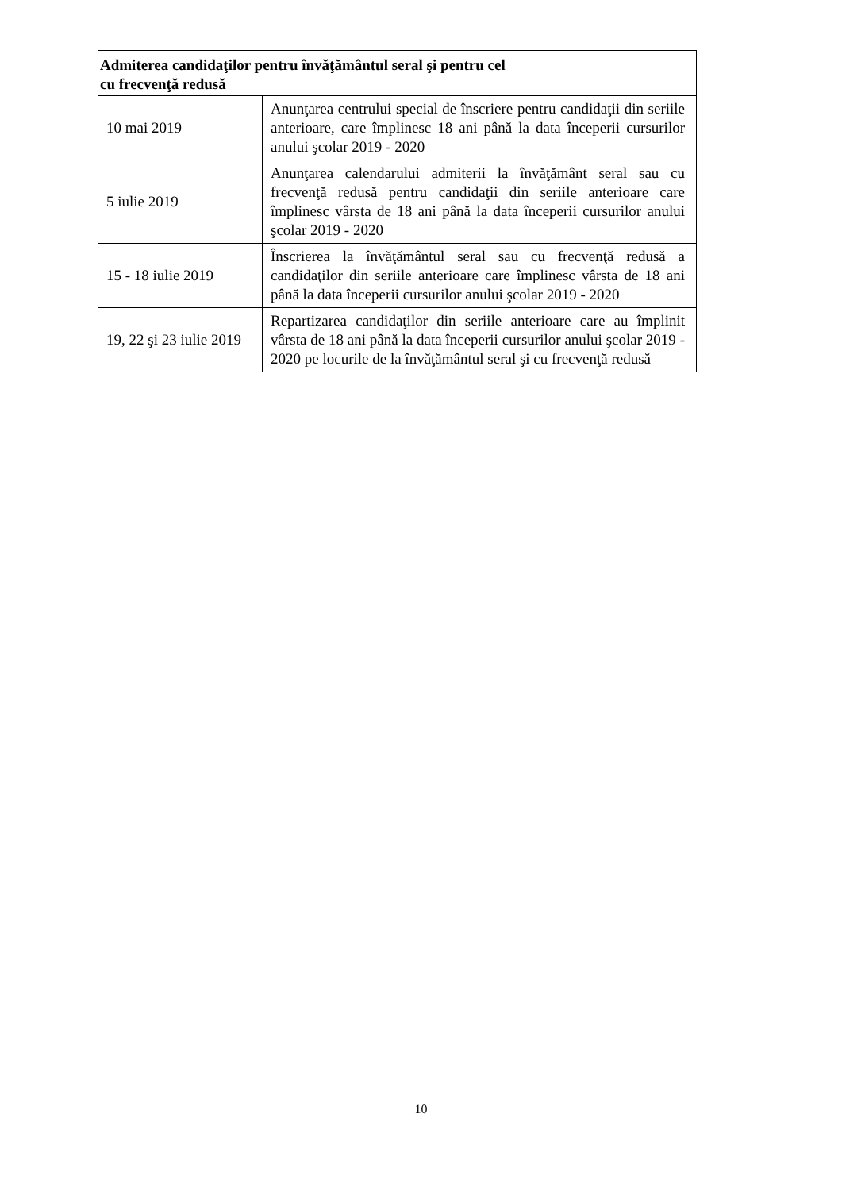| Admiterea candidaţilor pentru învăţământul seral şi pentru cel cu frecvenţă redusă | |
| --- | --- |
| 10 mai 2019 | Anunţarea centrului special de înscriere pentru candidaţii din seriile anterioare, care împlinesc 18 ani până la data începerii cursurilor anului şcolar 2019 - 2020 |
| 5 iulie 2019 | Anunţarea calendarului admiterii la învăţământ seral sau cu frecvenţă redusă pentru candidaţii din seriile anterioare care împlinesc vârsta de 18 ani până la data începerii cursurilor anului şcolar 2019 - 2020 |
| 15 - 18 iulie 2019 | Înscrierea la învăţământul seral sau cu frecvenţă redusă a candidaţilor din seriile anterioare care împlinesc vârsta de 18 ani până la data începerii cursurilor anului şcolar 2019 - 2020 |
| 19, 22 şi 23 iulie 2019 | Repartizarea candidaţilor din seriile anterioare care au împlinit vârsta de 18 ani până la data începerii cursurilor anului şcolar 2019 - 2020 pe locurile de la învăţământul seral şi cu frecvenţă redusă |
10